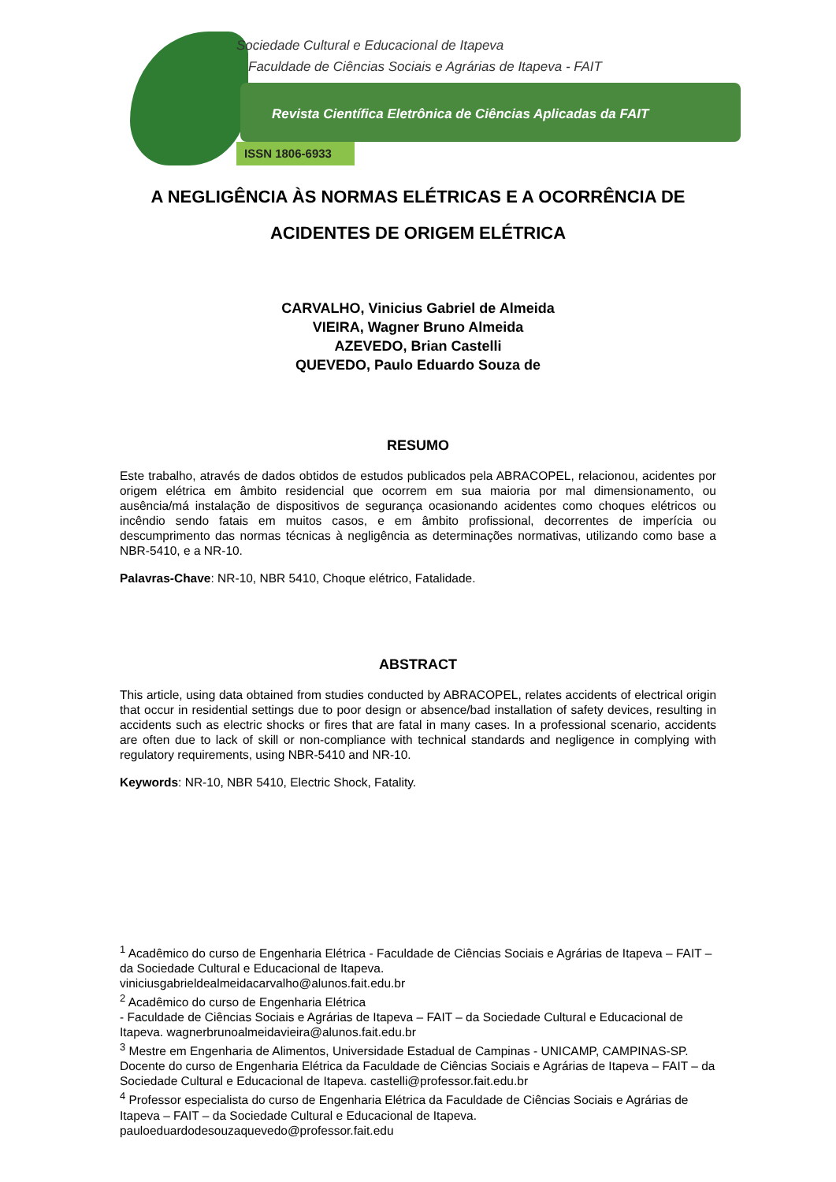Sociedade Cultural e Educacional de Itapeva
Faculdade de Ciências Sociais e Agrárias de Itapeva - FAIT
Revista Científica Eletrônica de Ciências Aplicadas da FAIT
ISSN 1806-6933
A NEGLIGÊNCIA ÀS NORMAS ELÉTRICAS E A OCORRÊNCIA DE ACIDENTES DE ORIGEM ELÉTRICA
CARVALHO, Vinicius Gabriel de Almeida
VIEIRA, Wagner Bruno Almeida
AZEVEDO, Brian Castelli
QUEVEDO, Paulo Eduardo Souza de
RESUMO
Este trabalho, através de dados obtidos de estudos publicados pela ABRACOPEL, relacionou, acidentes por origem elétrica em âmbito residencial que ocorrem em sua maioria por mal dimensionamento, ou ausência/má instalação de dispositivos de segurança ocasionando acidentes como choques elétricos ou incêndio sendo fatais em muitos casos, e em âmbito profissional, decorrentes de imperícia ou descumprimento das normas técnicas à negligência as determinações normativas, utilizando como base a NBR-5410, e a NR-10.
Palavras-Chave: NR-10, NBR 5410, Choque elétrico, Fatalidade.
ABSTRACT
This article, using data obtained from studies conducted by ABRACOPEL, relates accidents of electrical origin that occur in residential settings due to poor design or absence/bad installation of safety devices, resulting in accidents such as electric shocks or fires that are fatal in many cases. In a professional scenario, accidents are often due to lack of skill or non-compliance with technical standards and negligence in complying with regulatory requirements, using NBR-5410 and NR-10.
Keywords: NR-10, NBR 5410, Electric Shock, Fatality.
<sup>1</sup> Acadêmico do curso de Engenharia Elétrica - Faculdade de Ciências Sociais e Agrárias de Itapeva – FAIT – da Sociedade Cultural e Educacional de Itapeva.
viniciusgabrieldealmeidacarvalho@alunos.fait.edu.br
<sup>2</sup> Acadêmico do curso de Engenharia Elétrica
- Faculdade de Ciências Sociais e Agrárias de Itapeva – FAIT – da Sociedade Cultural e Educacional de Itapeva. wagnerbrunoalmeidavieira@alunos.fait.edu.br
<sup>3</sup> Mestre em Engenharia de Alimentos, Universidade Estadual de Campinas - UNICAMP, CAMPINAS-SP. Docente do curso de Engenharia Elétrica da Faculdade de Ciências Sociais e Agrárias de Itapeva – FAIT – da Sociedade Cultural e Educacional de Itapeva. castelli@professor.fait.edu.br
<sup>4</sup> Professor especialista do curso de Engenharia Elétrica da Faculdade de Ciências Sociais e Agrárias de Itapeva – FAIT – da Sociedade Cultural e Educacional de Itapeva.
pauloeduardodesouzaquevedo@professor.fait.edu